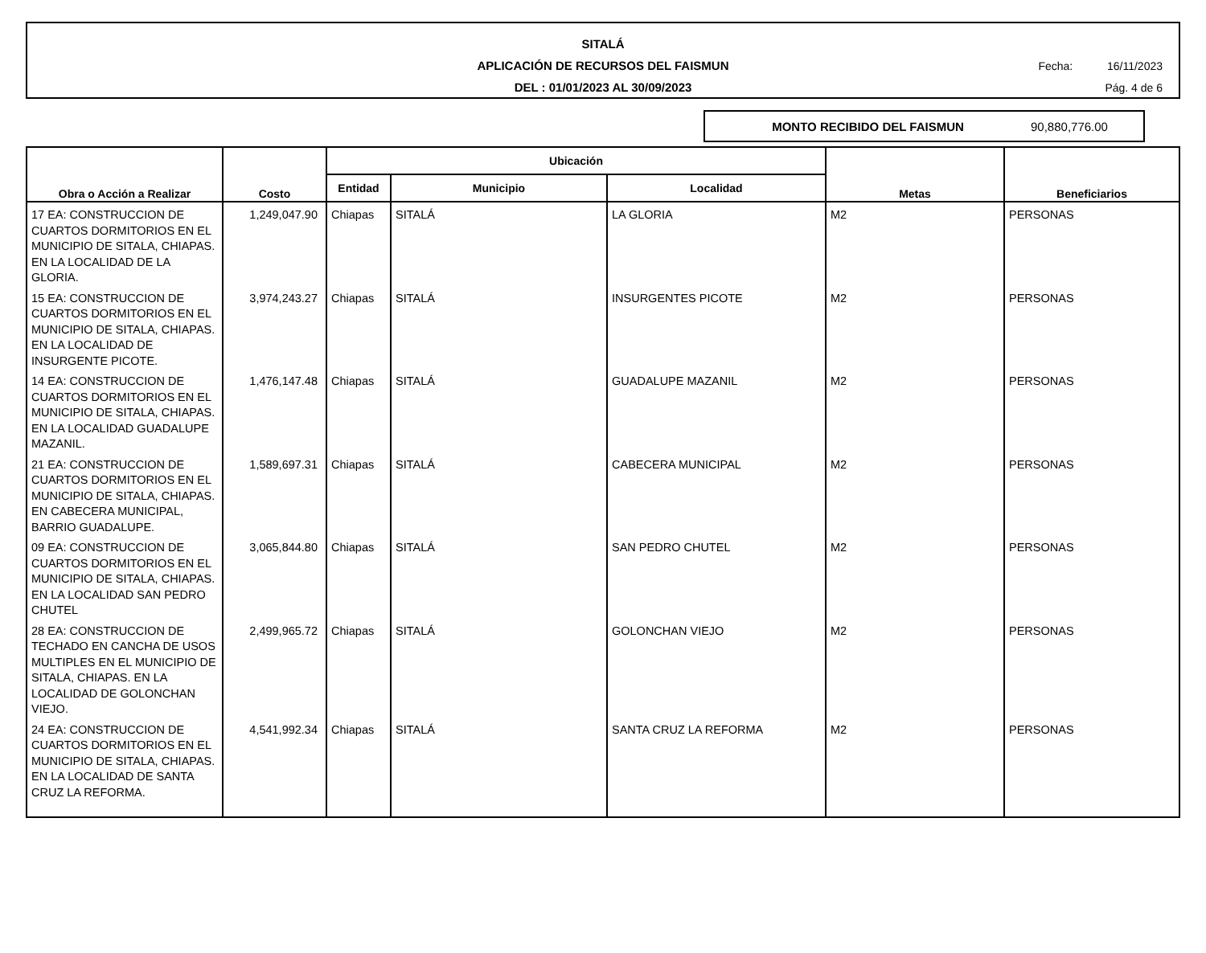SITALÁ
APLICACIÓN DE RECURSOS DEL FAISMUN
DEL : 01/01/2023 AL 30/09/2023
Fecha: 16/11/2023
Pág. 4 de 6
MONTO RECIBIDO DEL FAISMUN 90,880,776.00
| Obra o Acción a Realizar | Costo | Ubicación | | | Metas | Beneficiarios |
| --- | --- | --- | --- | --- | --- | --- |
| | | Entidad | Municipio | Localidad | | |
| 17 EA: CONSTRUCCION DE CUARTOS DORMITORIOS EN EL MUNICIPIO DE SITALA, CHIAPAS. EN LA LOCALIDAD DE LA GLORIA. | 1,249,047.90 | Chiapas | SITALÁ | LA GLORIA | M2 | PERSONAS |
| 15 EA: CONSTRUCCION DE CUARTOS DORMITORIOS EN EL MUNICIPIO DE SITALA, CHIAPAS. EN LA LOCALIDAD DE INSURGENTE PICOTE. | 3,974,243.27 | Chiapas | SITALÁ | INSURGENTES PICOTE | M2 | PERSONAS |
| 14 EA: CONSTRUCCION DE CUARTOS DORMITORIOS EN EL MUNICIPIO DE SITALA, CHIAPAS. EN LA LOCALIDAD GUADALUPE MAZANIL. | 1,476,147.48 | Chiapas | SITALÁ | GUADALUPE MAZANIL | M2 | PERSONAS |
| 21 EA: CONSTRUCCION DE CUARTOS DORMITORIOS EN EL MUNICIPIO DE SITALA, CHIAPAS. EN CABECERA MUNICIPAL, BARRIO GUADALUPE. | 1,589,697.31 | Chiapas | SITALÁ | CABECERA MUNICIPAL | M2 | PERSONAS |
| 09 EA: CONSTRUCCION DE CUARTOS DORMITORIOS EN EL MUNICIPIO DE SITALA, CHIAPAS. EN LA LOCALIDAD SAN PEDRO CHUTEL | 3,065,844.80 | Chiapas | SITALÁ | SAN PEDRO CHUTEL | M2 | PERSONAS |
| 28 EA: CONSTRUCCION DE TECHADO EN CANCHA DE USOS MULTIPLES EN EL MUNICIPIO DE SITALA, CHIAPAS. EN LA LOCALIDAD DE GOLONCHAN VIEJO. | 2,499,965.72 | Chiapas | SITALÁ | GOLONCHAN VIEJO | M2 | PERSONAS |
| 24 EA: CONSTRUCCION DE CUARTOS DORMITORIOS EN EL MUNICIPIO DE SITALA, CHIAPAS. EN LA LOCALIDAD DE SANTA CRUZ LA REFORMA. | 4,541,992.34 | Chiapas | SITALÁ | SANTA CRUZ LA REFORMA | M2 | PERSONAS |